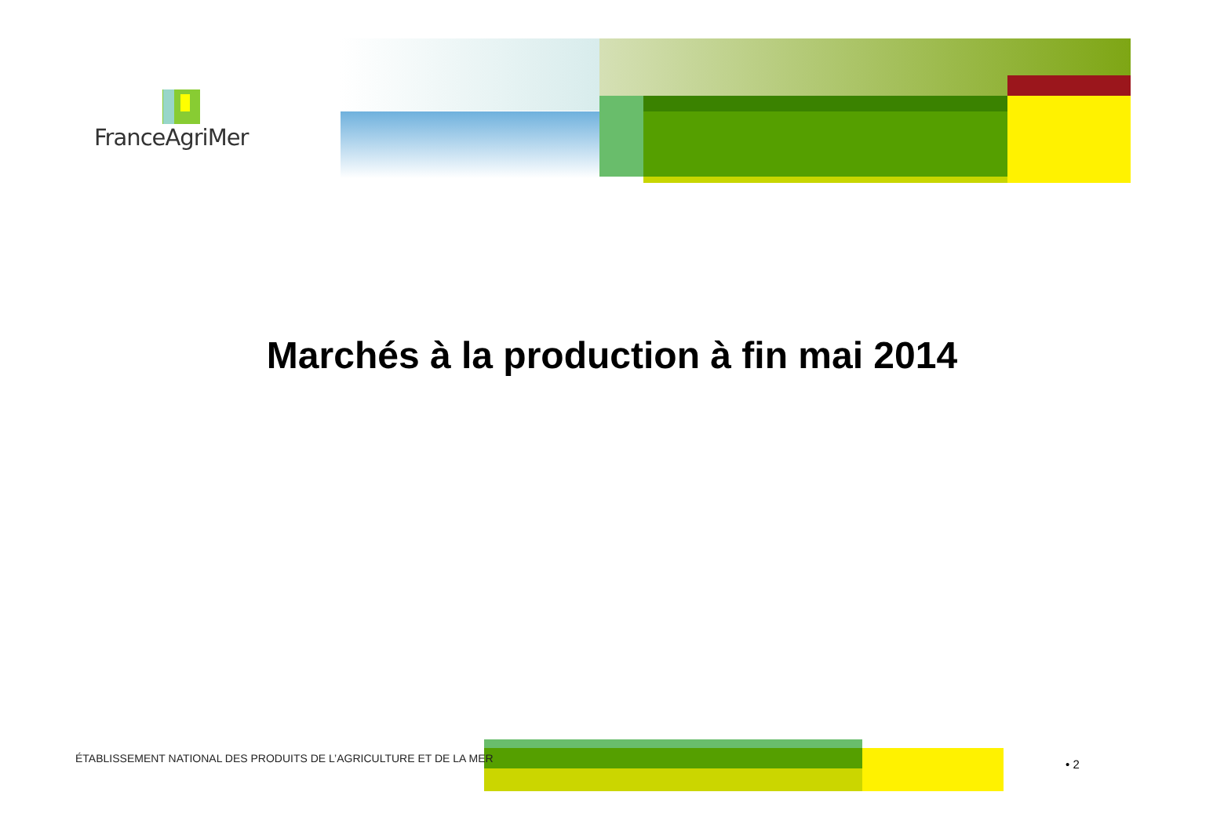FranceAgriMer
Marchés à la production à fin mai 2014
ÉTABLISSEMENT NATIONAL DES PRODUITS DE L’AGRICULTURE ET DE LA MER
• 2